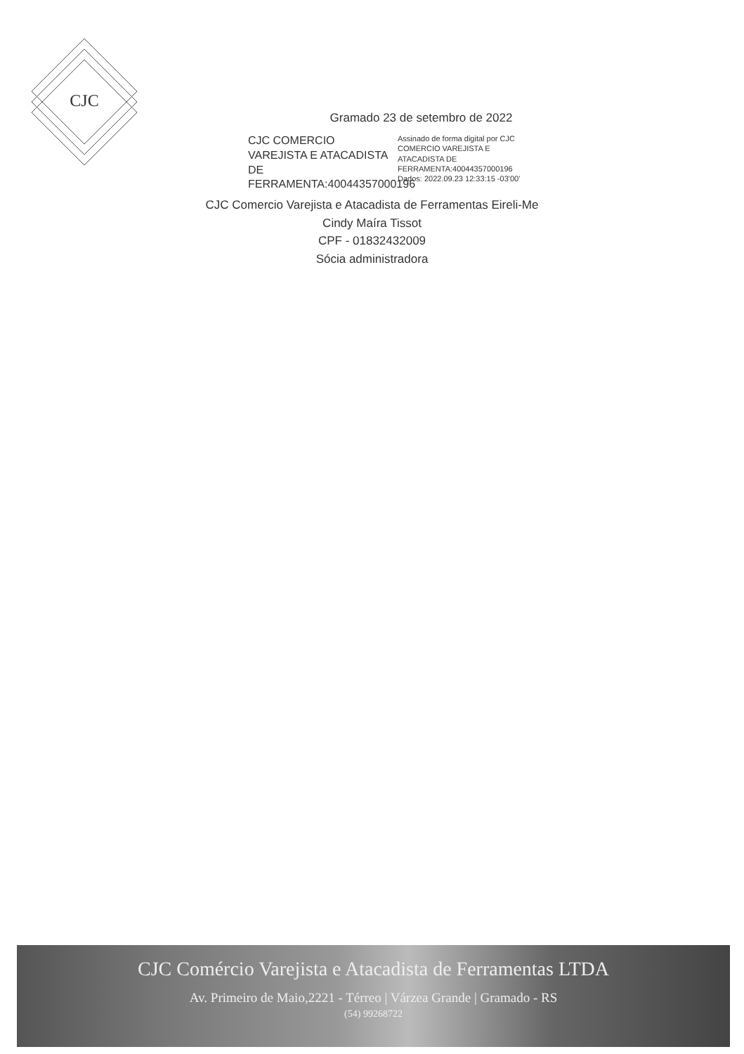CJC
Gramado 23 de setembro de 2022
CJC COMERCIO VAREJISTA E ATACADISTA DE FERRAMENTA:40044357000196
Assinado de forma digital por CJC COMERCIO VAREJISTA E ATACADISTA DE FERRAMENTA:40044357000196
Dados: 2022.09.23 12:33:15 -03'00'
CJC Comercio Varejista e Atacadista de Ferramentas Eireli-Me
Cindy Maíra Tissot
CPF - 01832432009
Sócia administradora
CJC Comércio Varejista e Atacadista de Ferramentas LTDA
Av. Primeiro de Maio,2221 - Térreo | Várzea Grande | Gramado - RS
(54) 99268722